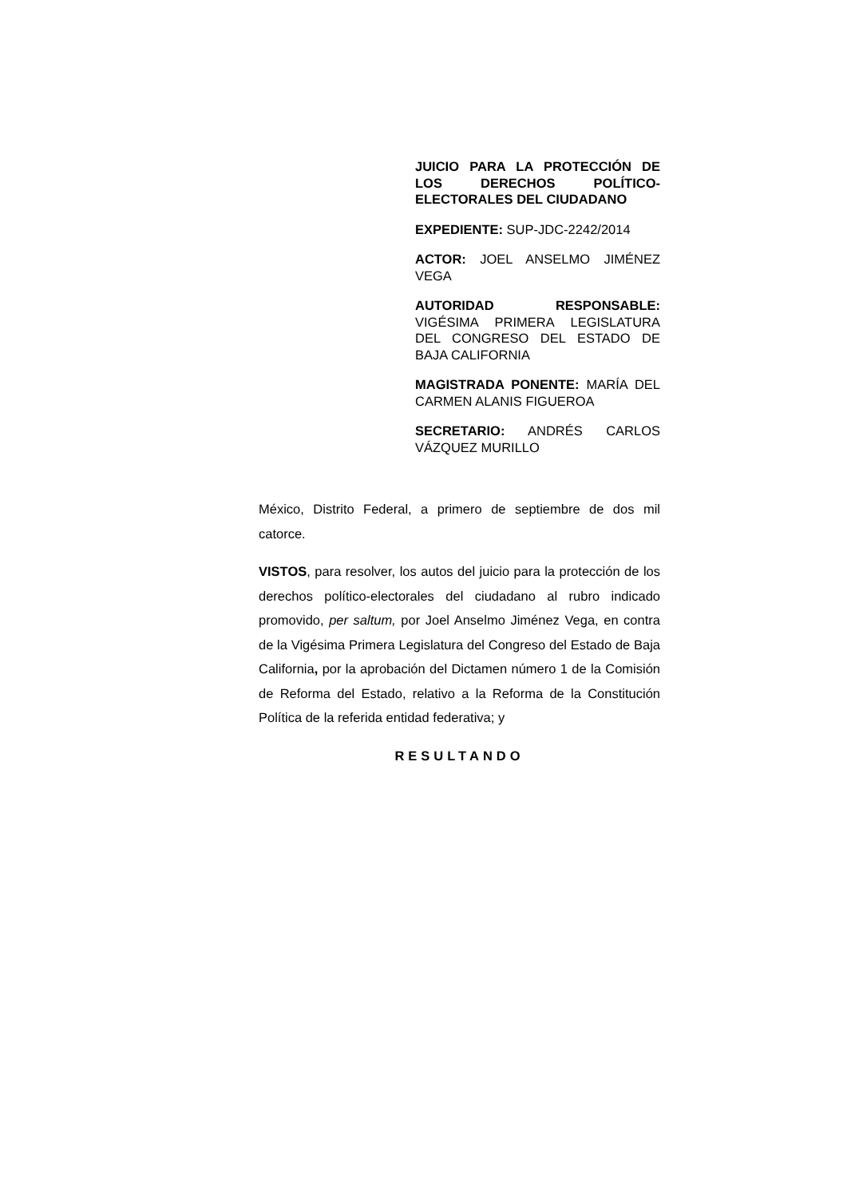JUICIO PARA LA PROTECCIÓN DE LOS DERECHOS POLÍTICO-ELECTORALES DEL CIUDADANO
EXPEDIENTE: SUP-JDC-2242/2014
ACTOR: JOEL ANSELMO JIMÉNEZ VEGA
AUTORIDAD RESPONSABLE: VIGÉSIMA PRIMERA LEGISLATURA DEL CONGRESO DEL ESTADO DE BAJA CALIFORNIA
MAGISTRADA PONENTE: MARÍA DEL CARMEN ALANIS FIGUEROA
SECRETARIO: ANDRÉS CARLOS VÁZQUEZ MURILLO
México, Distrito Federal, a primero de septiembre de dos mil catorce.
VISTOS, para resolver, los autos del juicio para la protección de los derechos político-electorales del ciudadano al rubro indicado promovido, per saltum, por Joel Anselmo Jiménez Vega, en contra de la Vigésima Primera Legislatura del Congreso del Estado de Baja California, por la aprobación del Dictamen número 1 de la Comisión de Reforma del Estado, relativo a la Reforma de la Constitución Política de la referida entidad federativa; y
RESULTANDO